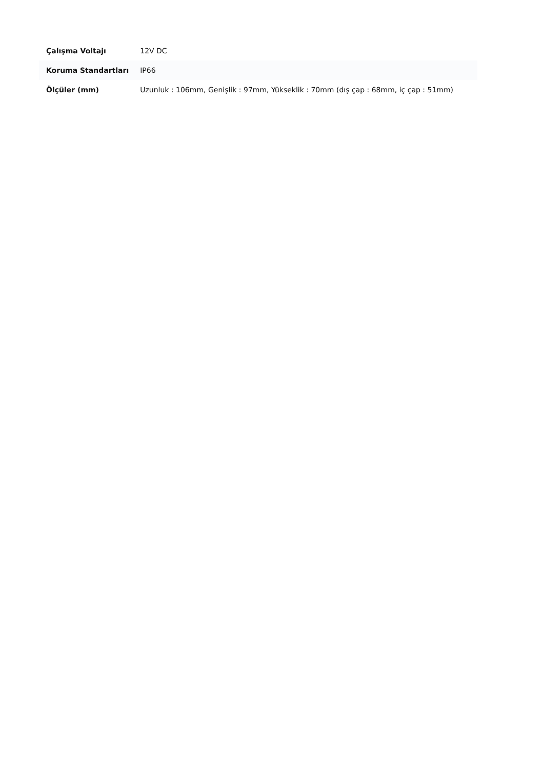| Çalışma Voltajı | 12V DC |
| Koruma Standartları | IP66 |
| Ölçüler (mm) | Uzunluk : 106mm, Genişlik : 97mm, Yükseklik : 70mm (dış çap : 68mm, iç çap : 51mm) |